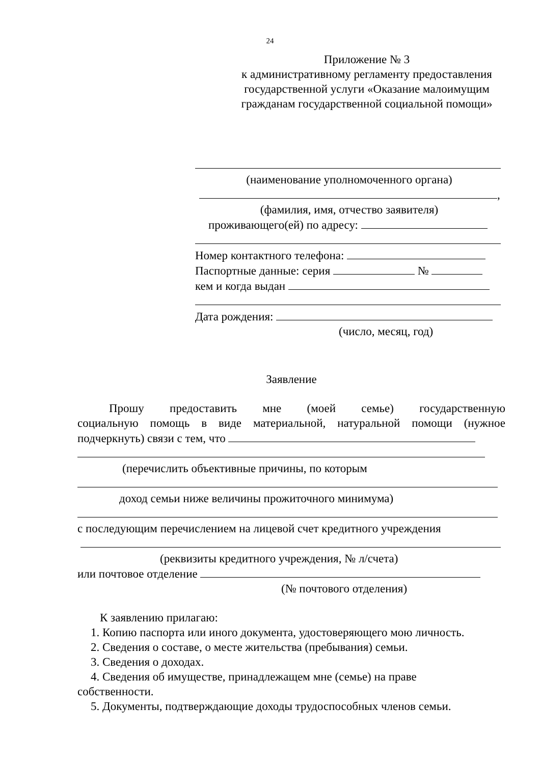24
Приложение № 3
к административному регламенту предоставления
государственной услуги «Оказание малоимущим
гражданам государственной социальной помощи»
(наименование уполномоченного органа)
,
(фамилия, имя, отчество заявителя)
проживающего(ей) по адресу:
Номер контактного телефона:
Паспортные данные: серия №
кем и когда выдан
Дата рождения:
(число, месяц, год)
Заявление
Прошу предоставить мне (моей семье) государственную
социальную помощь в виде материальной, натуральной помощи (нужное
подчеркнуть) связи с тем, что
(перечислить объективные причины, по которым
доход семьи ниже величины прожиточного минимума)
с последующим перечислением на лицевой счет кредитного учреждения
(реквизиты кредитного учреждения, № л/счета)
или почтовое отделение
(№ почтового отделения)
К заявлению прилагаю:
1. Копию паспорта или иного документа, удостоверяющего мою личность.
2. Сведения о составе, о месте жительства (пребывания) семьи.
3. Сведения о доходах.
4. Сведения об имуществе, принадлежащем мне (семье) на праве
собственности.
5. Документы, подтверждающие доходы трудоспособных членов семьи.